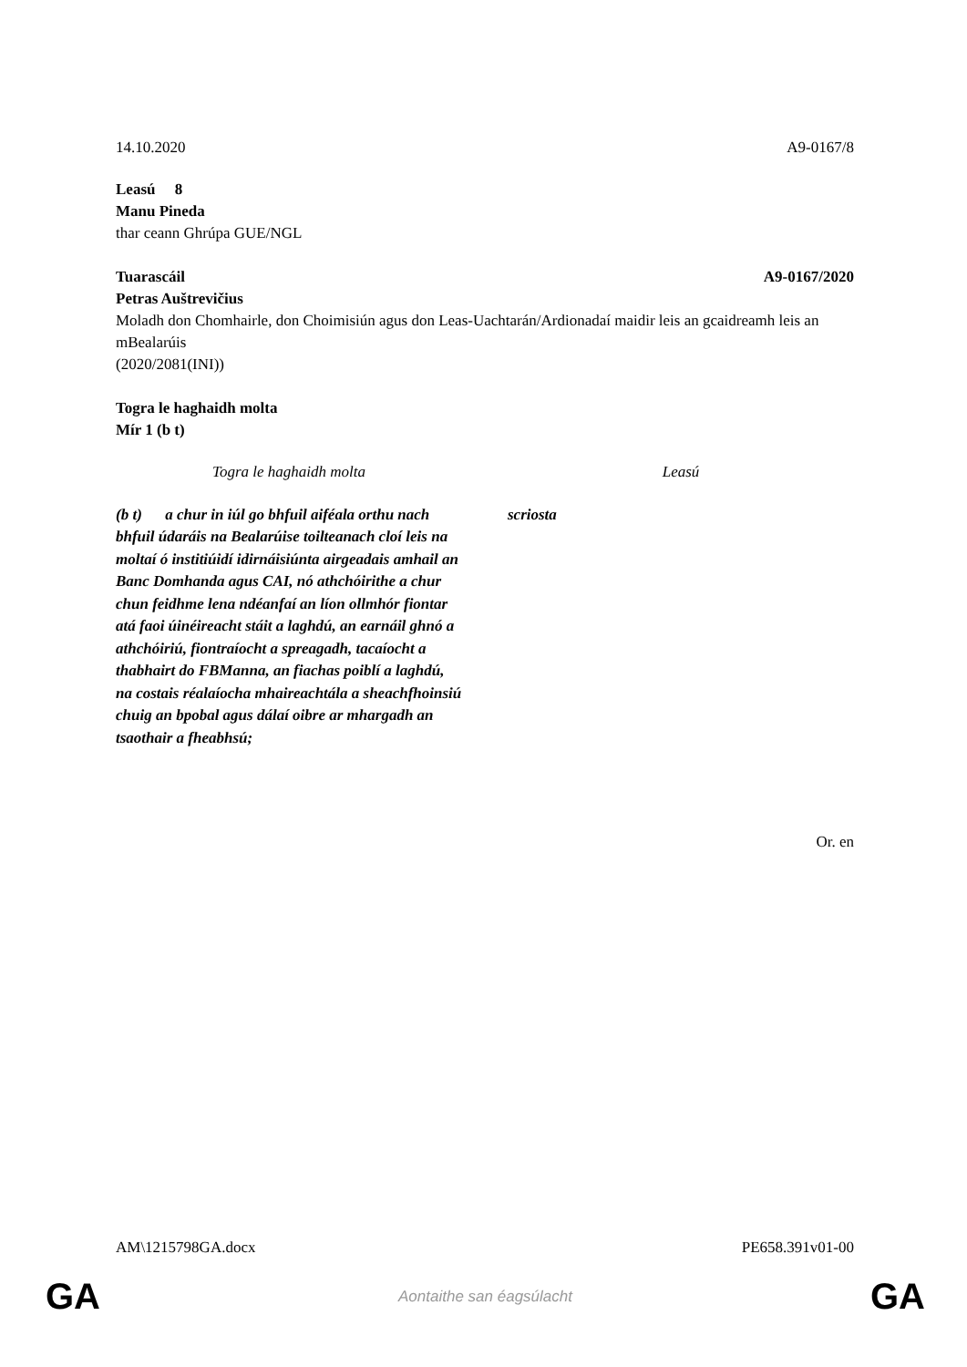14.10.2020 A9-0167/8
Leasú 8
Manu Pineda
thar ceann Ghrúpa GUE/NGL
Tuarascáil A9-0167/2020
Petras Auštrevičius
Moladh don Chomhairle, don Choimisiún agus don Leas-Uachtarán/Ardionadaí maidir leis an gcaidreamh leis an mBealarúis
(2020/2081(INI))
Togra le haghaidh molta
Mír 1 (b t)
| Togra le haghaidh molta | | Leasú |
| (b t) a chur in iúl go bhfuil aiféala orthu nach bhfuil údaráis na Bealarúise toilteanach cloí leis na moltaí ó institiúidí idirnáisiúnta airgeadais amhail an Banc Domhanda agus CAI, nó athchóirithe a chur chun feidhme lena ndéanfaí an líon ollmhór fiontar atá faoi úinéireacht stáit a laghdú, an earnáil ghnó a athchóiriú, fiontraíocht a spreagadh, tacaíocht a thabhairt do FBManna, an fiachas poiblí a laghdú, na costais réalaíocha mhaireachtála a sheachfhoinsiú chuig an bpobal agus dálaí oibre ar mhargadh an tsaothair a fheabhsú; | | scriosta |
Or. en
AM\1215798GA.docx PE658.391v01-00
GA Aontaithe san éagsúlacht GA